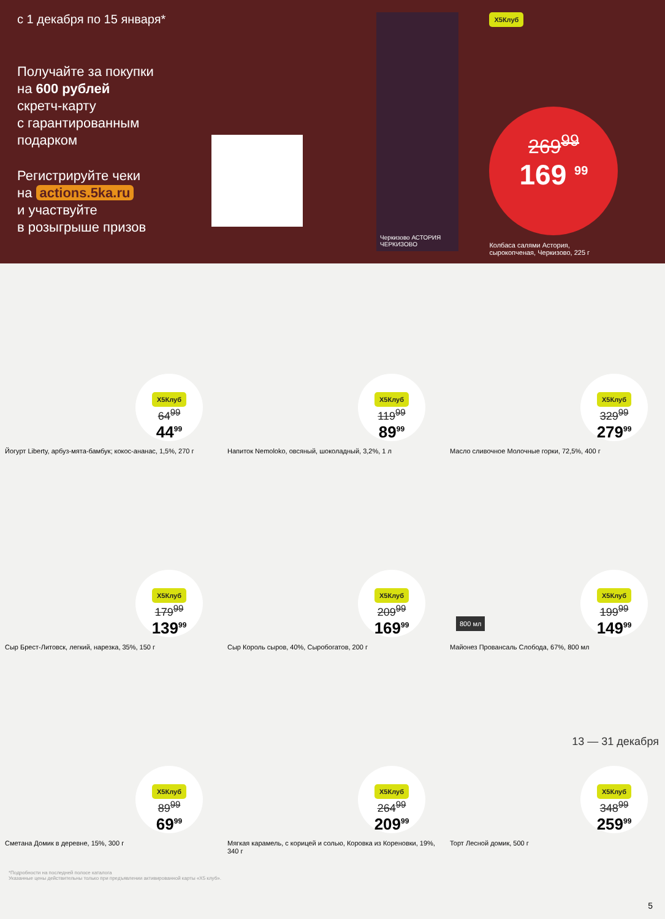с 1 декабря по 15 января*
Получайте за покупки
на 600 рублей
скретч-карту
с гарантированным
подарком
Регистрируйте чеки
на actions.5ka.ru
и участвуйте
в розыгрыше призов
Черкизово АСТОРИЯ
ЧЕРКИЗОВО
Х5Клуб
269<sup>99</sup>
169 <sup>99</sup>
Колбаса салями Астория,
сырокопченая, Черкизово, 225 г
Х5Клуб
64<sup>99</sup>
44<sup>99</sup>
Йогурт Liberty, арбуз-мята-бамбук; кокос-ананас, 1,5%, 270 г
Х5Клуб
119<sup>99</sup>
89<sup>99</sup>
Напиток Nemoloko, овсяный, шоколадный, 3,2%, 1 л
Х5Клуб
329<sup>99</sup>
279<sup>99</sup>
Масло сливочное Молочные горки, 72,5%, 400 г
Х5Клуб
179<sup>99</sup>
139<sup>99</sup>
Сыр Брест-Литовск, легкий, нарезка, 35%, 150 г
Х5Клуб
209<sup>99</sup>
169<sup>99</sup>
Сыр Король сыров, 40%, Сыробогатов, 200 г
800 мл
Х5Клуб
199<sup>99</sup>
149<sup>99</sup>
Майонез Провансаль Слобода, 67%, 800 мл
Х5Клуб
89<sup>99</sup>
69<sup>99</sup>
Сметана Домик в деревне, 15%, 300 г
Х5Клуб
264<sup>99</sup>
209<sup>99</sup>
Мягкая карамель, с корицей и солью, Коровка из Кореновки, 19%, 340 г
Х5Клуб
348<sup>99</sup>
259<sup>99</sup>
Торт Лесной домик, 500 г
13 — 31 декабря
*Подробности на последней полосе каталога
Указанные цены действительны только при предъявлении активированной карты «Х5 клуб».
5